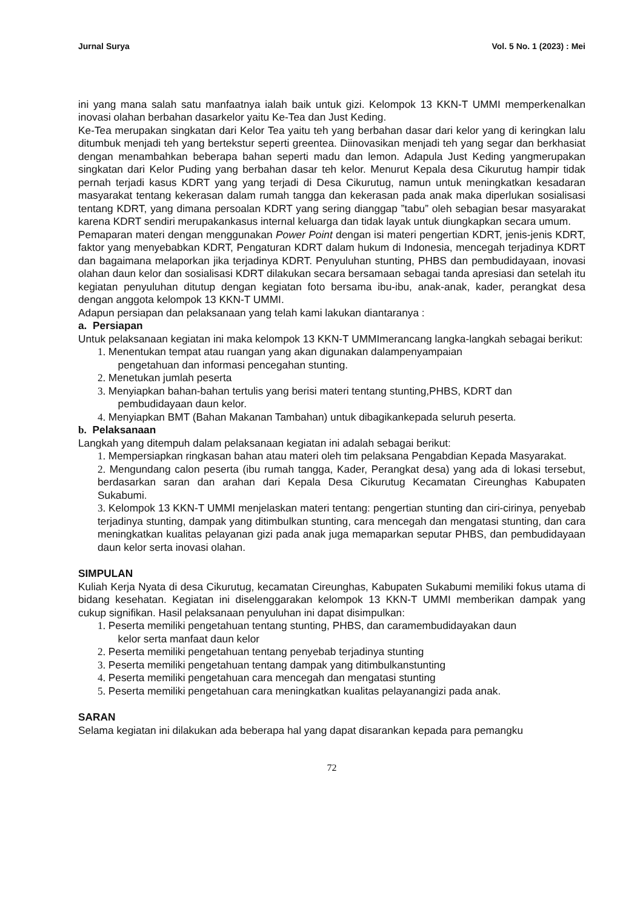Jurnal Surya Vol. 5 No. 1 (2023) : Mei
ini yang mana salah satu manfaatnya ialah baik untuk gizi. Kelompok 13 KKN-T UMMI memperkenalkan inovasi olahan berbahan dasarkelor yaitu Ke-Tea dan Just Keding.
Ke-Tea merupakan singkatan dari Kelor Tea yaitu teh yang berbahan dasar dari kelor yang di keringkan lalu ditumbuk menjadi teh yang bertekstur seperti greentea. Diinovasikan menjadi teh yang segar dan berkhasiat dengan menambahkan beberapa bahan seperti madu dan lemon. Adapula Just Keding yangmerupakan singkatan dari Kelor Puding yang berbahan dasar teh kelor. Menurut Kepala desa Cikurutug hampir tidak pernah terjadi kasus KDRT yang yang terjadi di Desa Cikurutug, namun untuk meningkatkan kesadaran masyarakat tentang kekerasan dalam rumah tangga dan kekerasan pada anak maka diperlukan sosialisasi tentang KDRT, yang dimana persoalan KDRT yang sering dianggap ”tabu” oleh sebagian besar masyarakat karena KDRT sendiri merupakankasus internal keluarga dan tidak layak untuk diungkapkan secara umum.
Pemaparan materi dengan menggunakan Power Point dengan isi materi pengertian KDRT, jenis-jenis KDRT, faktor yang menyebabkan KDRT, Pengaturan KDRT dalam hukum di Indonesia, mencegah terjadinya KDRT dan bagaimana melaporkan jika terjadinya KDRT. Penyuluhan stunting, PHBS dan pembudidayaan, inovasi olahan daun kelor dan sosialisasi KDRT dilakukan secara bersamaan sebagai tanda apresiasi dan setelah itu kegiatan penyuluhan ditutup dengan kegiatan foto bersama ibu-ibu, anak-anak, kader, perangkat desa dengan anggota kelompok 13 KKN-T UMMI.
Adapun persiapan dan pelaksanaan yang telah kami lakukan diantaranya :
a. Persiapan
Untuk pelaksanaan kegiatan ini maka kelompok 13 KKN-T UMMImerancang langka-langkah sebagai berikut:
1. Menentukan tempat atau ruangan yang akan digunakan dalampenyampaian
pengetahuan dan informasi pencegahan stunting.
2. Menetukan jumlah peserta
3. Menyiapkan bahan-bahan tertulis yang berisi materi tentang stunting,PHBS, KDRT dan
pembudidayaan daun kelor.
4. Menyiapkan BMT (Bahan Makanan Tambahan) untuk dibagikankepada seluruh peserta.
b. Pelaksanaan
Langkah yang ditempuh dalam pelaksanaan kegiatan ini adalah sebagai berikut:
1. Mempersiapkan ringkasan bahan atau materi oleh tim pelaksana Pengabdian Kepada Masyarakat.
2. Mengundang calon peserta (ibu rumah tangga, Kader, Perangkat desa) yang ada di lokasi tersebut, berdasarkan saran dan arahan dari Kepala Desa Cikurutug Kecamatan Cireunghas Kabupaten Sukabumi.
3. Kelompok 13 KKN-T UMMI menjelaskan materi tentang: pengertian stunting dan ciri-cirinya, penyebab terjadinya stunting, dampak yang ditimbulkan stunting, cara mencegah dan mengatasi stunting, dan cara meningkatkan kualitas pelayanan gizi pada anak juga memaparkan seputar PHBS, dan pembudidayaan daun kelor serta inovasi olahan.
SIMPULAN
Kuliah Kerja Nyata di desa Cikurutug, kecamatan Cireunghas, Kabupaten Sukabumi memiliki fokus utama di bidang kesehatan. Kegiatan ini diselenggarakan kelompok 13 KKN-T UMMI memberikan dampak yang cukup signifikan. Hasil pelaksanaan penyuluhan ini dapat disimpulkan:
1. Peserta memiliki pengetahuan tentang stunting, PHBS, dan caramembudidayakan daun
kelor serta manfaat daun kelor
2. Peserta memiliki pengetahuan tentang penyebab terjadinya stunting
3. Peserta memiliki pengetahuan tentang dampak yang ditimbulkanstunting
4. Peserta memiliki pengetahuan cara mencegah dan mengatasi stunting
5. Peserta memiliki pengetahuan cara meningkatkan kualitas pelayanangizi pada anak.
SARAN
Selama kegiatan ini dilakukan ada beberapa hal yang dapat disarankan kepada para pemangku
72